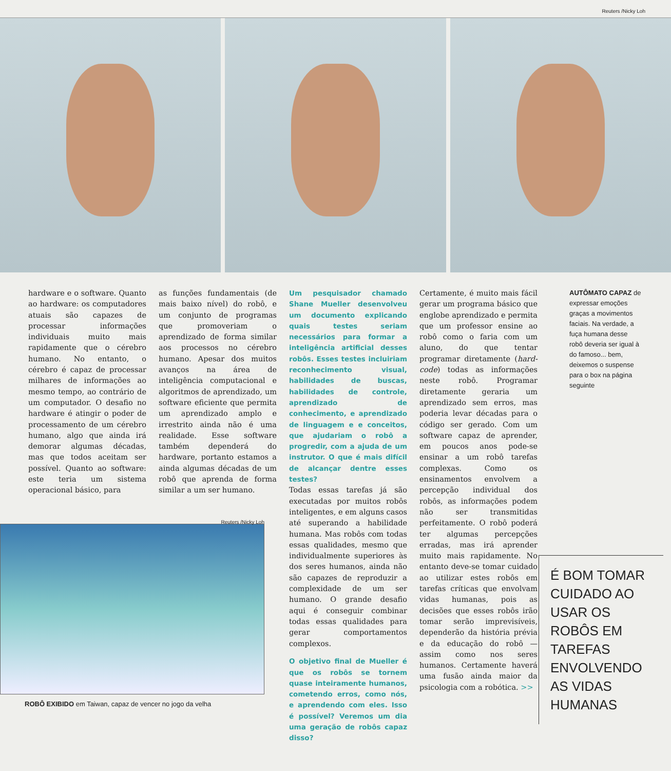Reuters /Nicky Loh
hardware e o software. Quanto ao hardware: os computadores atuais são capazes de processar informações individuais muito mais rapidamente que o cérebro humano. No entanto, o cérebro é capaz de processar milhares de informações ao mesmo tempo, ao contrário de um computador. O desafio no hardware é atingir o poder de processamento de um cérebro humano, algo que ainda irá demorar algumas décadas, mas que todos aceitam ser possível. Quanto ao software: este teria um sistema operacional básico, para
Reuters /Nicky Loh
ROBÔ EXIBIDO em Taiwan, capaz de vencer no jogo da velha
as funções fundamentais (de mais baixo nível) do robô, e um conjunto de programas que promoveriam o aprendizado de forma similar aos processos no cérebro humano. Apesar dos muitos avanços na área de inteligência computacional e algoritmos de aprendizado, um software eficiente que permita um aprendizado amplo e irrestrito ainda não é uma realidade. Esse software também dependerá do hardware, portanto estamos a ainda algumas décadas de um robô que aprenda de forma similar a um ser humano.
Um pesquisador chamado Shane Mueller desenvolveu um documento explicando quais testes seriam necessários para formar a inteligência artificial desses robôs. Esses testes incluiriam reconhecimento visual, habilidades de buscas, habilidades de controle, aprendizado de conhecimento, e aprendizado de linguagem e e conceitos, que ajudariam o robô a progredir, com a ajuda de um instrutor. O que é mais difícil de alcançar dentre esses testes?
Todas essas tarefas já são executadas por muitos robôs inteligentes, e em alguns casos até superando a habilidade humana. Mas robôs com todas essas qualidades, mesmo que individualmente superiores às dos seres humanos, ainda não são capazes de reproduzir a complexidade de um ser humano. O grande desafio aqui é conseguir combinar todas essas qualidades para gerar comportamentos complexos.
O objetivo final de Mueller é que os robôs se tornem quase inteiramente humanos, cometendo erros, como nós, e aprendendo com eles. Isso é possível? Veremos um dia uma geração de robôs capaz disso?
Certamente, é muito mais fácil gerar um programa básico que englobe aprendizado e permita que um professor ensine ao robô como o faria com um aluno, do que tentar programar diretamente (hard-code) todas as informações neste robô. Programar diretamente geraria um aprendizado sem erros, mas poderia levar décadas para o código ser gerado. Com um software capaz de aprender, em poucos anos pode-se ensinar a um robô tarefas complexas. Como os ensinamentos envolvem a percepção individual dos robôs, as informações podem não ser transmitidas perfeitamente. O robô poderá ter algumas percepções erradas, mas irá aprender muito mais rapidamente. No entanto deve-se tomar cuidado ao utilizar estes robôs em tarefas críticas que envolvam vidas humanas, pois as decisões que esses robôs irão tomar serão imprevisíveis, dependerão da história prévia e da educação do robô — assim como nos seres humanos. Certamente haverá uma fusão ainda maior da psicologia com a robótica. >>
AUTÔMATO CAPAZ de expressar emoções graças a movimentos faciais. Na verdade, a fuça humana desse robô deveria ser igual à do famoso... bem, deixemos o suspense para o box na página seguinte
É BOM TOMAR CUIDADO AO USAR OS ROBÔS EM TAREFAS ENVOLVENDO AS VIDAS HUMANAS